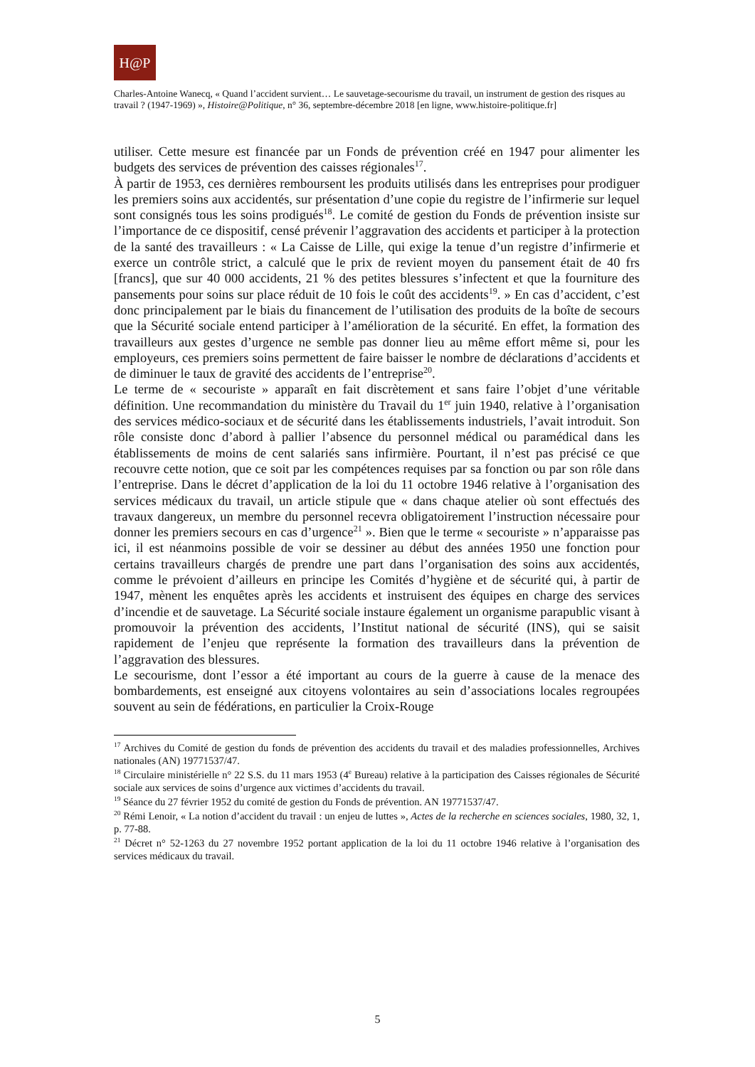H@P
Charles-Antoine Wanecq, « Quand l’accident survient… Le sauvetage-secourisme du travail, un instrument de gestion des risques au travail ? (1947-1969) », Histoire@Politique, n° 36, septembre-décembre 2018 [en ligne, www.histoire-politique.fr]
utiliser. Cette mesure est financée par un Fonds de prévention créé en 1947 pour alimenter les budgets des services de prévention des caisses régionales<sup>17</sup>.
À partir de 1953, ces dernières remboursent les produits utilisés dans les entreprises pour prodiguer les premiers soins aux accidentés, sur présentation d’une copie du registre de l’infirmerie sur lequel sont consignés tous les soins prodigués<sup>18</sup>. Le comité de gestion du Fonds de prévention insiste sur l’importance de ce dispositif, censé prévenir l’aggravation des accidents et participer à la protection de la santé des travailleurs : « La Caisse de Lille, qui exige la tenue d’un registre d’infirmerie et exerce un contrôle strict, a calculé que le prix de revient moyen du pansement était de 40 frs [francs], que sur 40 000 accidents, 21 % des petites blessures s’infectent et que la fourniture des pansements pour soins sur place réduit de 10 fois le coût des accidents<sup>19</sup>. » En cas d’accident, c’est donc principalement par le biais du financement de l’utilisation des produits de la boîte de secours que la Sécurité sociale entend participer à l’amélioration de la sécurité. En effet, la formation des travailleurs aux gestes d’urgence ne semble pas donner lieu au même effort même si, pour les employeurs, ces premiers soins permettent de faire baisser le nombre de déclarations d’accidents et de diminuer le taux de gravité des accidents de l’entreprise<sup>20</sup>.
Le terme de « secouriste » apparaît en fait discrètement et sans faire l’objet d’une véritable définition. Une recommandation du ministère du Travail du 1<sup>er</sup> juin 1940, relative à l’organisation des services médico-sociaux et de sécurité dans les établissements industriels, l’avait introduit. Son rôle consiste donc d’abord à pallier l’absence du personnel médical ou paramédical dans les établissements de moins de cent salariés sans infirmière. Pourtant, il n’est pas précisé ce que recouvre cette notion, que ce soit par les compétences requises par sa fonction ou par son rôle dans l’entreprise. Dans le décret d’application de la loi du 11 octobre 1946 relative à l’organisation des services médicaux du travail, un article stipule que « dans chaque atelier où sont effectués des travaux dangereux, un membre du personnel recevra obligatoirement l’instruction nécessaire pour donner les premiers secours en cas d’urgence<sup>21</sup> ». Bien que le terme « secouriste » n’apparaisse pas ici, il est néanmoins possible de voir se dessiner au début des années 1950 une fonction pour certains travailleurs chargés de prendre une part dans l’organisation des soins aux accidentés, comme le prévoient d’ailleurs en principe les Comités d’hygiène et de sécurité qui, à partir de 1947, mènent les enquêtes après les accidents et instruisent des équipes en charge des services d’incendie et de sauvetage. La Sécurité sociale instaure également un organisme parapublic visant à promouvoir la prévention des accidents, l’Institut national de sécurité (INS), qui se saisit rapidement de l’enjeu que représente la formation des travailleurs dans la prévention de l’aggravation des blessures.
Le secourisme, dont l’essor a été important au cours de la guerre à cause de la menace des bombardements, est enseigné aux citoyens volontaires au sein d’associations locales regroupées souvent au sein de fédérations, en particulier la Croix-Rouge
<sup>17</sup> Archives du Comité de gestion du fonds de prévention des accidents du travail et des maladies professionnelles, Archives nationales (AN) 19771537/47.
<sup>18</sup> Circulaire ministérielle n° 22 S.S. du 11 mars 1953 (4<sup>e</sup> Bureau) relative à la participation des Caisses régionales de Sécurité sociale aux services de soins d’urgence aux victimes d’accidents du travail.
<sup>19</sup> Séance du 27 février 1952 du comité de gestion du Fonds de prévention. AN 19771537/47.
<sup>20</sup> Rémi Lenoir, « La notion d’accident du travail : un enjeu de luttes », Actes de la recherche en sciences sociales, 1980, 32, 1, p. 77-88.
<sup>21</sup> Décret n° 52-1263 du 27 novembre 1952 portant application de la loi du 11 octobre 1946 relative à l’organisation des services médicaux du travail.
5